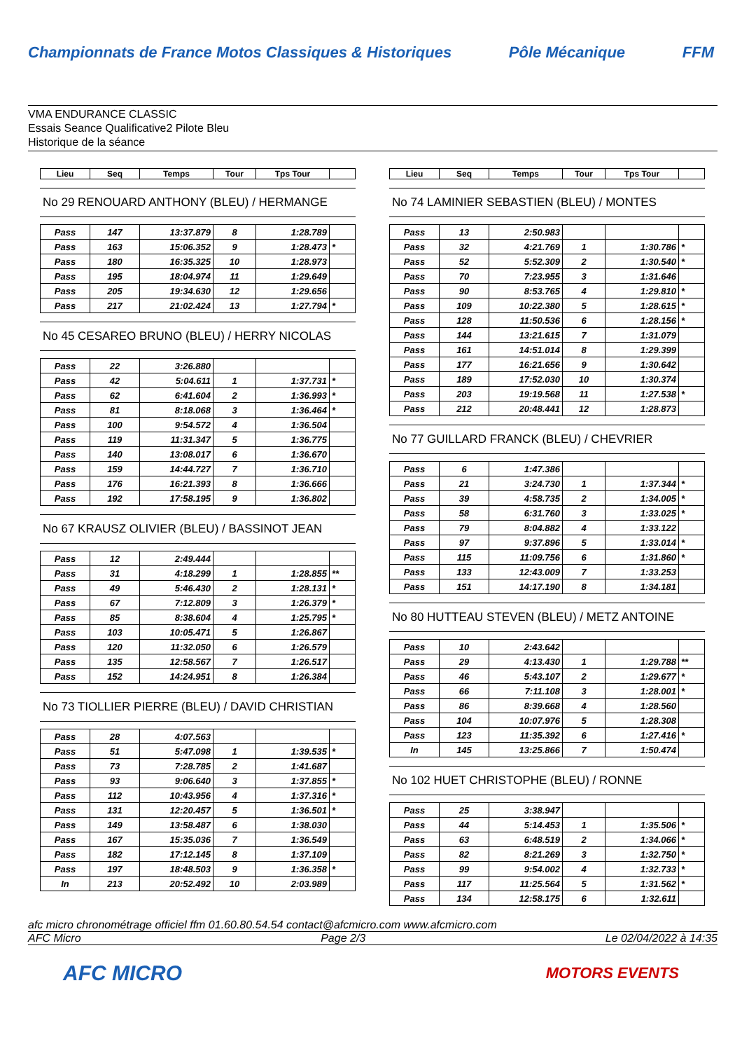Championnats de France Motos Classiques & Historiques Pôle Mécanique FFM
VMA ENDURANCE CLASSIC
Essais Seance Qualificative2 Pilote Bleu
Historique de la séance
| Lieu | Seq | Temps | Tour | Tps Tour | |
| --- | --- | --- | --- | --- | --- |
No 29 RENOUARD ANTHONY (BLEU) / HERMANGE
| Pass | 147 | 13:37.879 | 8 | 1:28.789 | |
| Pass | 163 | 15:06.352 | 9 | 1:28.473 | * |
| Pass | 180 | 16:35.325 | 10 | 1:28.973 | |
| Pass | 195 | 18:04.974 | 11 | 1:29.649 | |
| Pass | 205 | 19:34.630 | 12 | 1:29.656 | |
| Pass | 217 | 21:02.424 | 13 | 1:27.794 | * |
No 45 CESAREO BRUNO (BLEU) / HERRY NICOLAS
| Pass | 22 | 3:26.880 | | | |
| Pass | 42 | 5:04.611 | 1 | 1:37.731 | * |
| Pass | 62 | 6:41.604 | 2 | 1:36.993 | * |
| Pass | 81 | 8:18.068 | 3 | 1:36.464 | * |
| Pass | 100 | 9:54.572 | 4 | 1:36.504 | |
| Pass | 119 | 11:31.347 | 5 | 1:36.775 | |
| Pass | 140 | 13:08.017 | 6 | 1:36.670 | |
| Pass | 159 | 14:44.727 | 7 | 1:36.710 | |
| Pass | 176 | 16:21.393 | 8 | 1:36.666 | |
| Pass | 192 | 17:58.195 | 9 | 1:36.802 | |
No 67 KRAUSZ OLIVIER (BLEU) / BASSINOT JEAN
| Pass | 12 | 2:49.444 | | | |
| Pass | 31 | 4:18.299 | 1 | 1:28.855 | ** |
| Pass | 49 | 5:46.430 | 2 | 1:28.131 | * |
| Pass | 67 | 7:12.809 | 3 | 1:26.379 | * |
| Pass | 85 | 8:38.604 | 4 | 1:25.795 | * |
| Pass | 103 | 10:05.471 | 5 | 1:26.867 | |
| Pass | 120 | 11:32.050 | 6 | 1:26.579 | |
| Pass | 135 | 12:58.567 | 7 | 1:26.517 | |
| Pass | 152 | 14:24.951 | 8 | 1:26.384 | |
No 73 TIOLLIER PIERRE (BLEU) / DAVID CHRISTIAN
| Pass | 28 | 4:07.563 | | | |
| Pass | 51 | 5:47.098 | 1 | 1:39.535 | * |
| Pass | 73 | 7:28.785 | 2 | 1:41.687 | |
| Pass | 93 | 9:06.640 | 3 | 1:37.855 | * |
| Pass | 112 | 10:43.956 | 4 | 1:37.316 | * |
| Pass | 131 | 12:20.457 | 5 | 1:36.501 | * |
| Pass | 149 | 13:58.487 | 6 | 1:38.030 | |
| Pass | 167 | 15:35.036 | 7 | 1:36.549 | |
| Pass | 182 | 17:12.145 | 8 | 1:37.109 | |
| Pass | 197 | 18:48.503 | 9 | 1:36.358 | * |
| In | 213 | 20:52.492 | 10 | 2:03.989 | |
| Lieu | Seq | Temps | Tour | Tps Tour | |
| --- | --- | --- | --- | --- | --- |
No 74 LAMINIER SEBASTIEN (BLEU) / MONTES
| Pass | 13 | 2:50.983 | | | |
| Pass | 32 | 4:21.769 | 1 | 1:30.786 | * |
| Pass | 52 | 5:52.309 | 2 | 1:30.540 | * |
| Pass | 70 | 7:23.955 | 3 | 1:31.646 | |
| Pass | 90 | 8:53.765 | 4 | 1:29.810 | * |
| Pass | 109 | 10:22.380 | 5 | 1:28.615 | * |
| Pass | 128 | 11:50.536 | 6 | 1:28.156 | * |
| Pass | 144 | 13:21.615 | 7 | 1:31.079 | |
| Pass | 161 | 14:51.014 | 8 | 1:29.399 | |
| Pass | 177 | 16:21.656 | 9 | 1:30.642 | |
| Pass | 189 | 17:52.030 | 10 | 1:30.374 | |
| Pass | 203 | 19:19.568 | 11 | 1:27.538 | * |
| Pass | 212 | 20:48.441 | 12 | 1:28.873 | |
No 77 GUILLARD FRANCK (BLEU) / CHEVRIER
| Pass | 6 | 1:47.386 | | | |
| Pass | 21 | 3:24.730 | 1 | 1:37.344 | * |
| Pass | 39 | 4:58.735 | 2 | 1:34.005 | * |
| Pass | 58 | 6:31.760 | 3 | 1:33.025 | * |
| Pass | 79 | 8:04.882 | 4 | 1:33.122 | |
| Pass | 97 | 9:37.896 | 5 | 1:33.014 | * |
| Pass | 115 | 11:09.756 | 6 | 1:31.860 | * |
| Pass | 133 | 12:43.009 | 7 | 1:33.253 | |
| Pass | 151 | 14:17.190 | 8 | 1:34.181 | |
No 80 HUTTEAU STEVEN (BLEU) / METZ ANTOINE
| Pass | 10 | 2:43.642 | | | |
| Pass | 29 | 4:13.430 | 1 | 1:29.788 | ** |
| Pass | 46 | 5:43.107 | 2 | 1:29.677 | * |
| Pass | 66 | 7:11.108 | 3 | 1:28.001 | * |
| Pass | 86 | 8:39.668 | 4 | 1:28.560 | |
| Pass | 104 | 10:07.976 | 5 | 1:28.308 | |
| Pass | 123 | 11:35.392 | 6 | 1:27.416 | * |
| In | 145 | 13:25.866 | 7 | 1:50.474 | |
No 102 HUET CHRISTOPHE (BLEU) / RONNE
| Pass | 25 | 3:38.947 | | | |
| Pass | 44 | 5:14.453 | 1 | 1:35.506 | * |
| Pass | 63 | 6:48.519 | 2 | 1:34.066 | * |
| Pass | 82 | 8:21.269 | 3 | 1:32.750 | * |
| Pass | 99 | 9:54.002 | 4 | 1:32.733 | * |
| Pass | 117 | 11:25.564 | 5 | 1:31.562 | * |
| Pass | 134 | 12:58.175 | 6 | 1:32.611 | |
afc micro chronométrage officiel ffm 01.60.80.54.54 contact@afcmicro.com www.afcmicro.com
AFC Micro Page 2/3 Le 02/04/2022 à 14:35
AFC MICRO MOTORS EVENTS